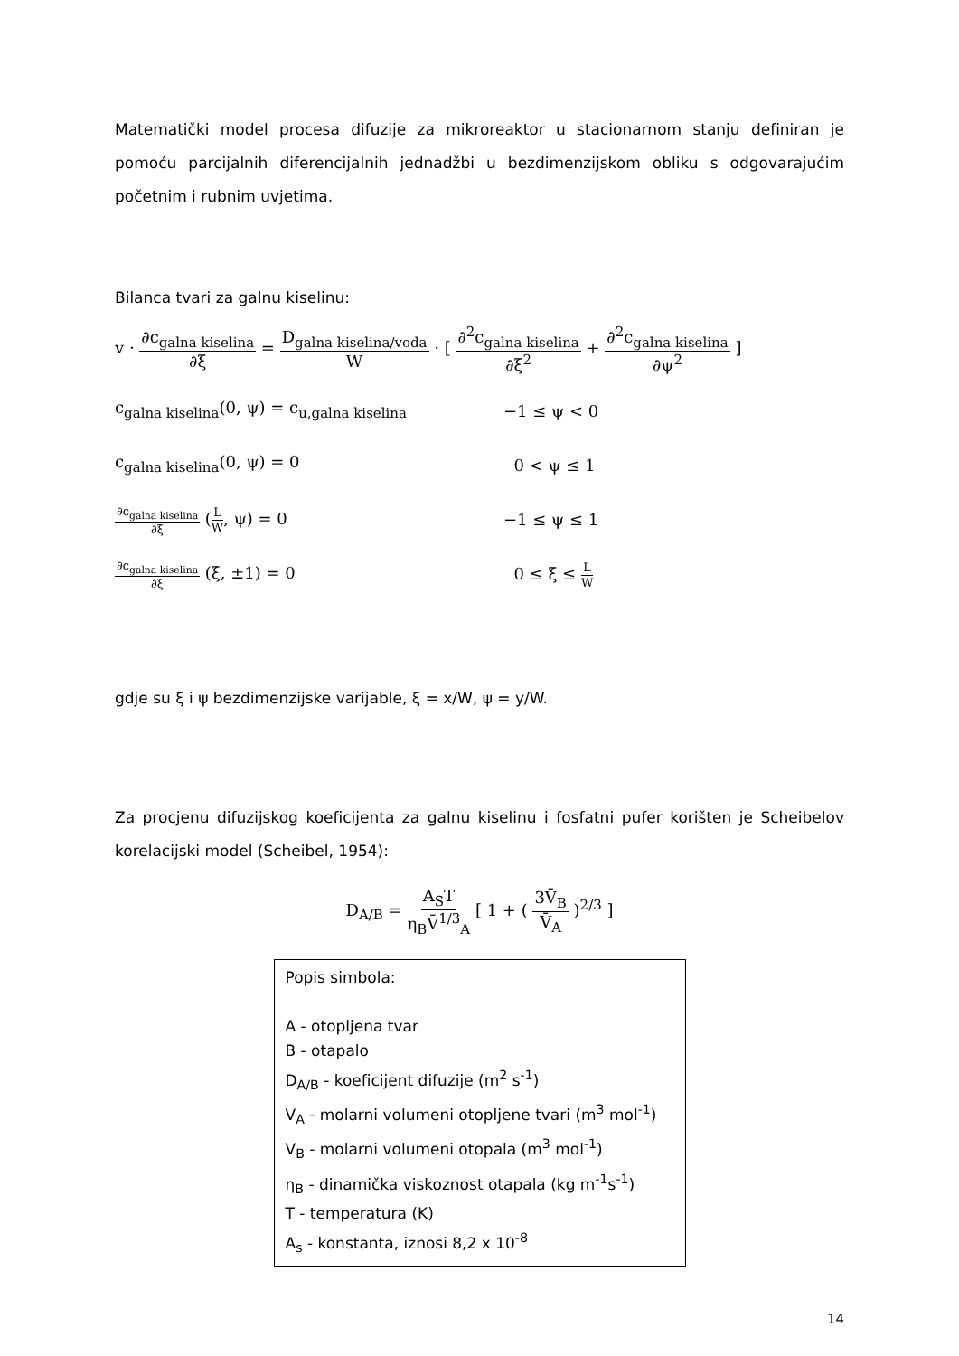Matematički model procesa difuzije za mikroreaktor u stacionarnom stanju definiran je pomoću parcijalnih diferencijalnih jednadžbi u bezdimenzijskom obliku s odgovarajućim početnim i rubnim uvjetima.
Bilanca tvari za galnu kiselinu:
v · ∂c<sub>galna kiselina</sub> ∂ξ = D<sub>galna kiselina/voda</sub> W · [ ∂<sup>2</sup>c<sub>galna kiselina</sub> ∂ξ<sup>2</sup> + ∂<sup>2</sup>c<sub>galna kiselina</sub> ∂ψ<sup>2</sup> ]
c<sub>galna kiselina</sub>(0, ψ) = c<sub>u,galna kiselina</sub>
−1 ≤ ψ < 0
c<sub>galna kiselina</sub>(0, ψ) = 0 0 < ψ ≤ 1
∂c<sub>galna kiselina</sub> ∂ξ (L W, ψ) = 0 −1 ≤ ψ ≤ 1
∂c<sub>galna kiselina</sub> ∂ξ (ξ, ±1) = 0 0 ≤ ξ ≤ L W
gdje su ξ i ψ bezdimenzijske varijable, ξ = x/W, ψ = y/W.
Za procjenu difuzijskog koeficijenta za galnu kiselinu i fosfatni pufer korišten je Scheibelov korelacijski model (Scheibel, 1954):
D<sub>A/B</sub> = A<sub>S</sub>T η<sub>B</sub>V̄<sup>1/3</sup><sub>A</sub> [ 1 + ( 3V̄<sub>B</sub> V̄<sub>A</sub> )<sup>2/3</sup> ]
Popis simbola:
A - otopljena tvar
B - otapalo
D<sub>A/B</sub> - koeficijent difuzije (m<sup>2</sup> s<sup>-1</sup>)
V<sub>A</sub> - molarni volumeni otopljene tvari (m<sup>3</sup> mol<sup>-1</sup>)
V<sub>B</sub> - molarni volumeni otopala (m<sup>3</sup> mol<sup>-1</sup>)
η<sub>B</sub> - dinamička viskoznost otapala (kg m<sup>-1</sup>s<sup>-1</sup>)
T - temperatura (K)
A<sub>s</sub> - konstanta, iznosi 8,2 x 10<sup>-8</sup>
14